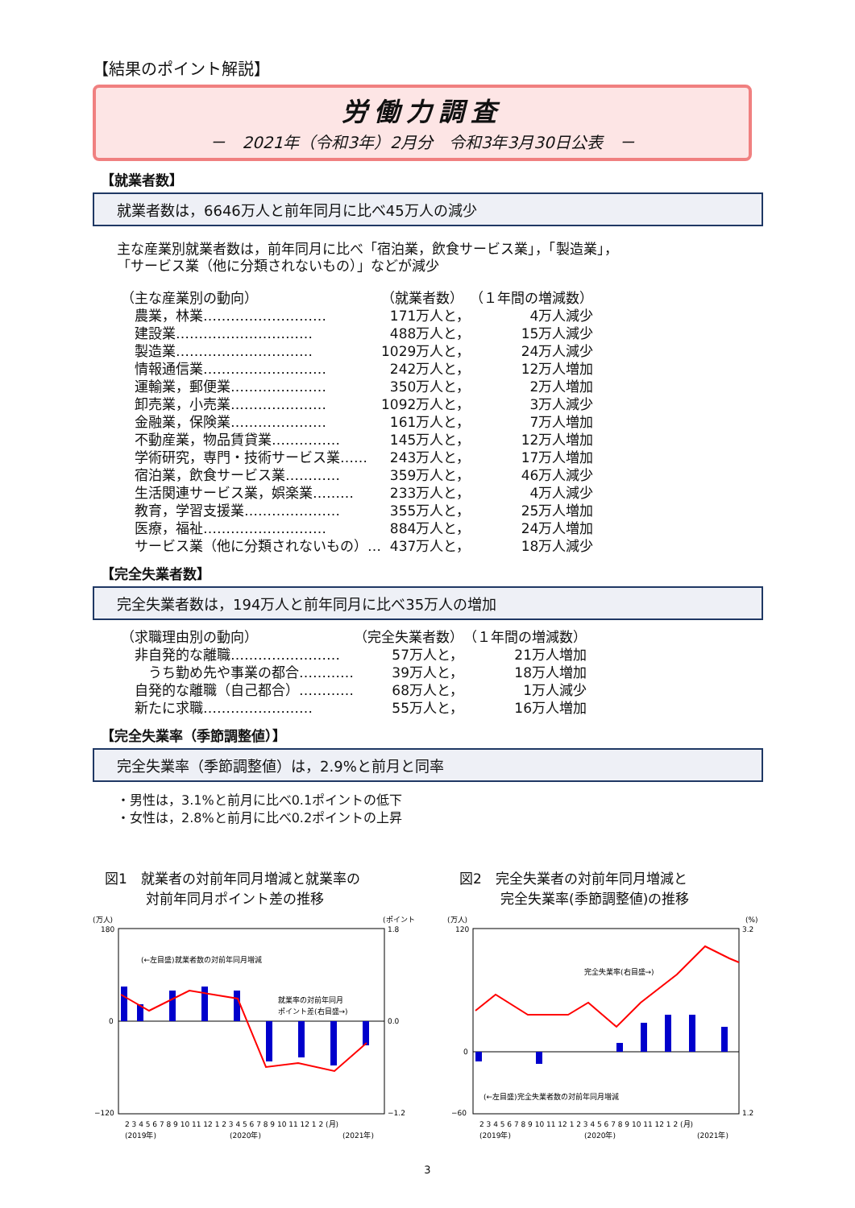【結果のポイント解説】
労働力調査
－　2021年（令和3年）2月分　令和3年3月30日公表　－
【就業者数】
就業者数は，6646万人と前年同月に比べ45万人の減少
主な産業別就業者数は，前年同月に比べ「宿泊業，飲食サービス業」，「製造業」，
「サービス業（他に分類されないもの）」などが減少
| （主な産業別の動向） | （就業者数） | （１年間の増減数） |
| 農業，林業……………………… | 171万人と， | 4万人減少 |
| 建設業………………………… | 488万人と， | 15万人減少 |
| 製造業………………………… | 1029万人と， | 24万人減少 |
| 情報通信業……………………… | 242万人と， | 12万人増加 |
| 運輸業，郵便業………………… | 350万人と， | 2万人増加 |
| 卸売業，小売業………………… | 1092万人と， | 3万人減少 |
| 金融業，保険業………………… | 161万人と， | 7万人増加 |
| 不動産業，物品賃貸業…………… | 145万人と， | 12万人増加 |
| 学術研究，専門・技術サービス業…… | 243万人と， | 17万人増加 |
| 宿泊業，飲食サービス業………… | 359万人と， | 46万人減少 |
| 生活関連サービス業，娯楽業……… | 233万人と， | 4万人減少 |
| 教育，学習支援業………………… | 355万人と， | 25万人増加 |
| 医療，福祉……………………… | 884万人と， | 24万人増加 |
| サービス業（他に分類されないもの）… | 437万人と， | 18万人減少 |
【完全失業者数】
完全失業者数は，194万人と前年同月に比べ35万人の増加
| （求職理由別の動向） | （完全失業者数） | （１年間の増減数） |
| 非自発的な離職…………………… | 57万人と， | 21万人増加 |
| うち勤め先や事業の都合………… | 39万人と， | 18万人増加 |
| 自発的な離職（自己都合）………… | 68万人と， | 1万人減少 |
| 新たに求職…………………… | 55万人と， | 16万人増加 |
【完全失業率（季節調整値）】
完全失業率（季節調整値）は，2.9%と前月と同率
・男性は，3.1%と前月に比べ0.1ポイントの低下
・女性は，2.8%と前月に比べ0.2ポイントの上昇
図1　就業者の対前年同月増減と就業率の
　　　対前年同月ポイント差の推移
(万人)
(ポイント)
(←左目盛)就業者数の対前年同月増減
就業率の対前年同月
ポイント差(右目盛→)
180
0
−120
1.8
0.0
−1.2
2 3 4 5 6 7 8 9 10 11 12 1 2 3 4 5 6 7 8 9 10 11 12 1 2 (月)
(2019年)
(2020年)
(2021年)
図2　完全失業者の対前年同月増減と
　　　完全失業率(季節調整値)の推移
(万人)
(%)
完全失業率(右目盛→)
(←左目盛)完全失業者数の対前年同月増減
120
0
−60
3.2
1.2
2 3 4 5 6 7 8 9 10 11 12 1 2 3 4 5 6 7 8 9 10 11 12 1 2 (月)
(2019年)
(2020年)
(2021年)
3